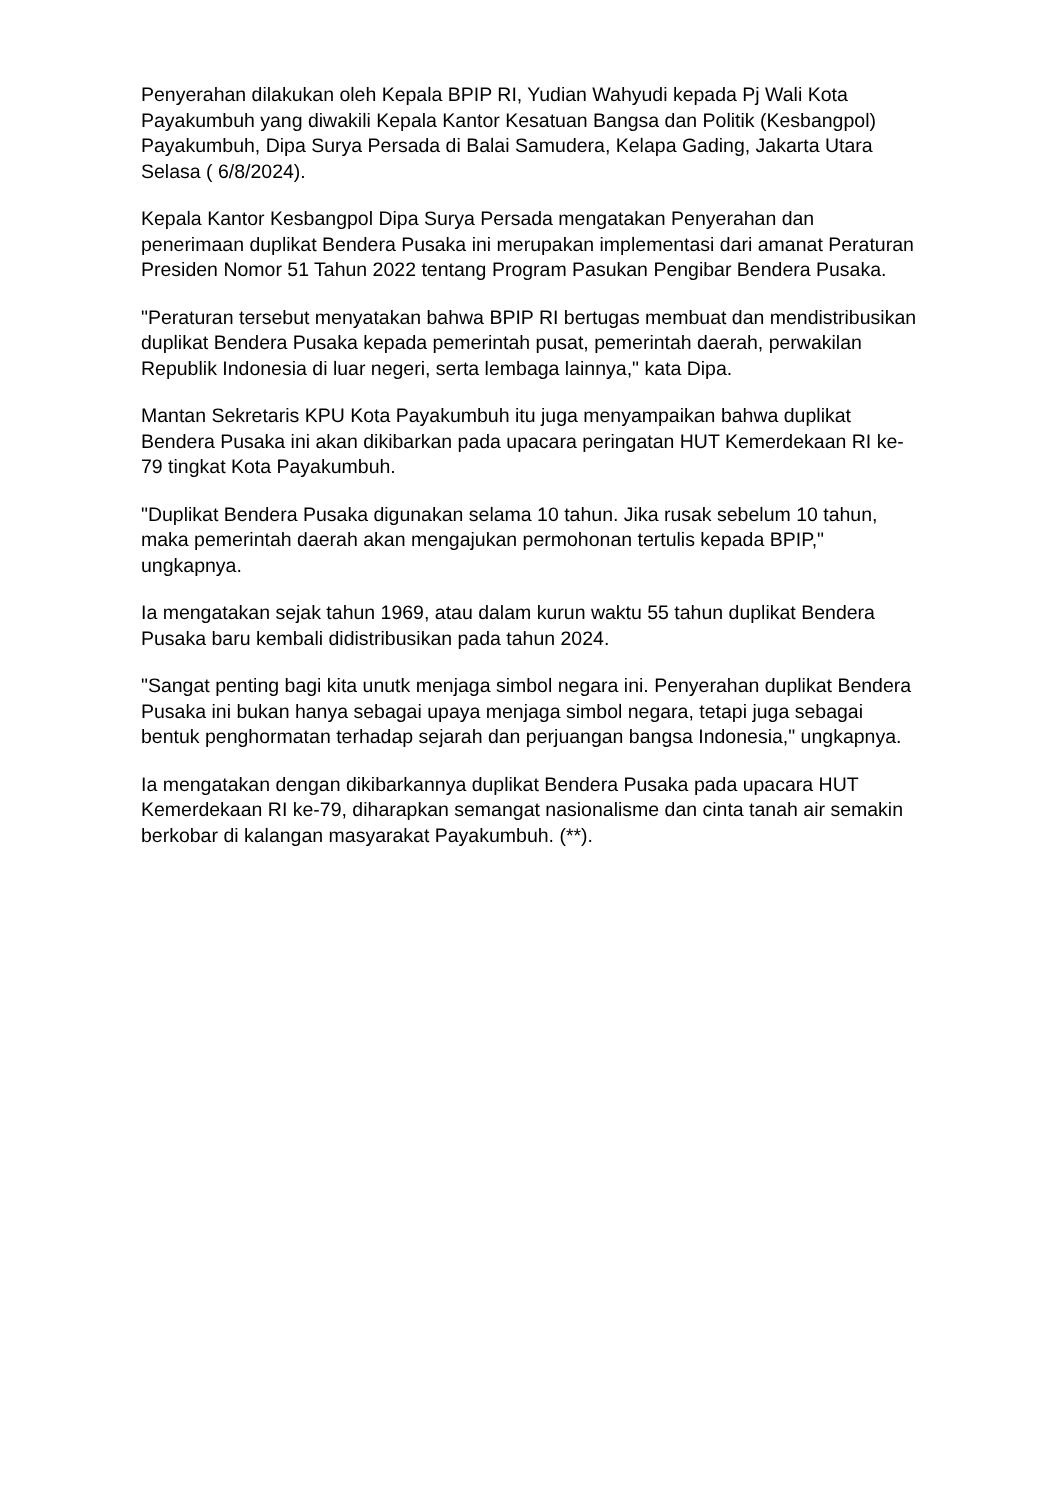Penyerahan dilakukan oleh Kepala BPIP RI, Yudian Wahyudi kepada Pj Wali Kota Payakumbuh yang diwakili Kepala Kantor Kesatuan Bangsa dan Politik (Kesbangpol) Payakumbuh, Dipa Surya Persada di Balai Samudera, Kelapa Gading, Jakarta Utara Selasa ( 6/8/2024).
Kepala Kantor Kesbangpol Dipa Surya Persada mengatakan Penyerahan dan penerimaan duplikat Bendera Pusaka ini merupakan implementasi dari amanat Peraturan Presiden Nomor 51 Tahun 2022 tentang Program Pasukan Pengibar Bendera Pusaka.
"Peraturan tersebut menyatakan bahwa BPIP RI bertugas membuat dan mendistribusikan duplikat Bendera Pusaka kepada pemerintah pusat, pemerintah daerah, perwakilan Republik Indonesia di luar negeri, serta lembaga lainnya," kata Dipa.
Mantan Sekretaris KPU Kota Payakumbuh itu juga menyampaikan bahwa duplikat Bendera Pusaka ini akan dikibarkan pada upacara peringatan HUT Kemerdekaan RI ke-79 tingkat Kota Payakumbuh.
"Duplikat Bendera Pusaka digunakan selama 10 tahun. Jika rusak sebelum 10 tahun, maka pemerintah daerah akan mengajukan permohonan tertulis kepada BPIP," ungkapnya.
Ia mengatakan sejak tahun 1969, atau dalam kurun waktu 55 tahun duplikat Bendera Pusaka baru kembali didistribusikan pada tahun 2024.
"Sangat penting bagi kita unutk menjaga simbol negara ini. Penyerahan duplikat Bendera Pusaka ini bukan hanya sebagai upaya menjaga simbol negara, tetapi juga sebagai bentuk penghormatan terhadap sejarah dan perjuangan bangsa Indonesia," ungkapnya.
Ia mengatakan dengan dikibarkannya duplikat Bendera Pusaka pada upacara HUT Kemerdekaan RI ke-79, diharapkan semangat nasionalisme dan cinta tanah air semakin berkobar di kalangan masyarakat Payakumbuh. (**).